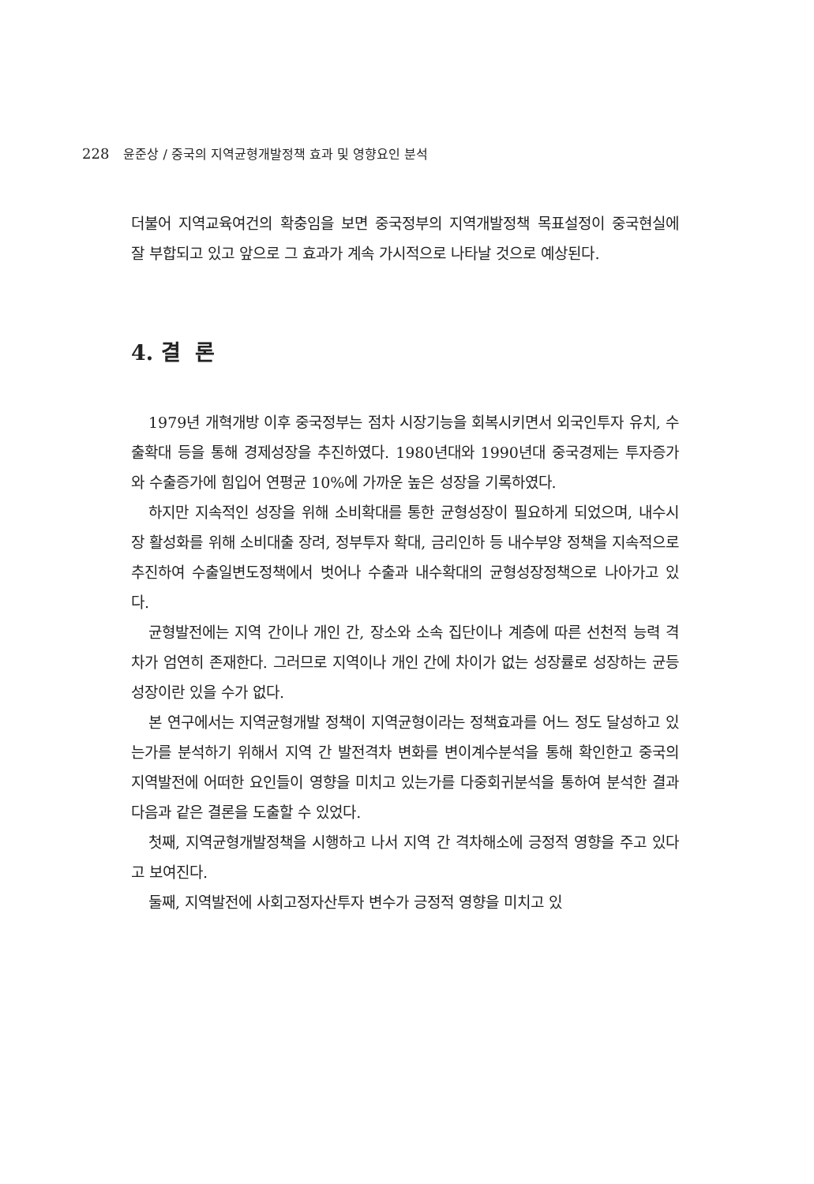228 윤준상 / 중국의 지역균형개발정책 효과 및 영향요인 분석
더불어 지역교육여건의 확충임을 보면 중국정부의 지역개발정책 목표설정이 중국현실에 잘 부합되고 있고 앞으로 그 효과가 계속 가시적으로 나타날 것으로 예상된다.
4. 결 론
1979년 개혁개방 이후 중국정부는 점차 시장기능을 회복시키면서 외국인투자 유치, 수출확대 등을 통해 경제성장을 추진하였다. 1980년대와 1990년대 중국경제는 투자증가와 수출증가에 힘입어 연평균 10%에 가까운 높은 성장을 기록하였다.
하지만 지속적인 성장을 위해 소비확대를 통한 균형성장이 필요하게 되었으며, 내수시장 활성화를 위해 소비대출 장려, 정부투자 확대, 금리인하 등 내수부양 정책을 지속적으로 추진하여 수출일변도정책에서 벗어나 수출과 내수확대의 균형성장정책으로 나아가고 있다.
균형발전에는 지역 간이나 개인 간, 장소와 소속 집단이나 계층에 따른 선천적 능력 격차가 엄연히 존재한다. 그러므로 지역이나 개인 간에 차이가 없는 성장률로 성장하는 균등성장이란 있을 수가 없다.
본 연구에서는 지역균형개발 정책이 지역균형이라는 정책효과를 어느 정도 달성하고 있는가를 분석하기 위해서 지역 간 발전격차 변화를 변이계수분석을 통해 확인한고 중국의 지역발전에 어떠한 요인들이 영향을 미치고 있는가를 다중회귀분석을 통하여 분석한 결과 다음과 같은 결론을 도출할 수 있었다.
첫째, 지역균형개발정책을 시행하고 나서 지역 간 격차해소에 긍정적 영향을 주고 있다고 보여진다.
둘째, 지역발전에 사회고정자산투자 변수가 긍정적 영향을 미치고 있